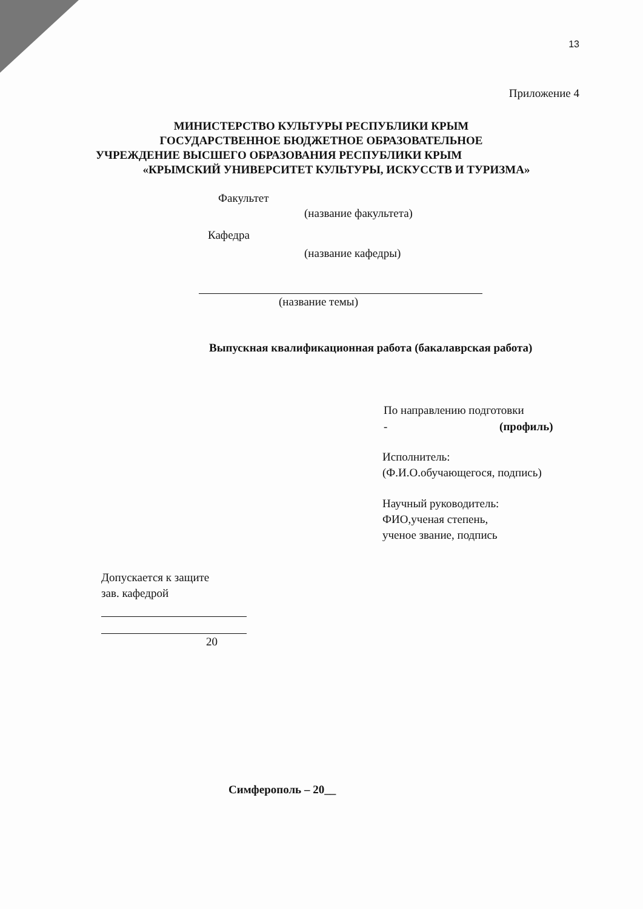13
Приложение 4
МИНИСТЕРСТВО КУЛЬТУРЫ РЕСПУБЛИКИ КРЫМ
ГОСУДАРСТВЕННОЕ БЮДЖЕТНОЕ ОБРАЗОВАТЕЛЬНОЕ
УЧРЕЖДЕНИЕ ВЫСШЕГО ОБРАЗОВАНИЯ РЕСПУБЛИКИ КРЫМ
«КРЫМСКИЙ УНИВЕРСИТЕТ КУЛЬТУРЫ, ИСКУССТВ И ТУРИЗМА»
Факультет
(название факультета)
Кафедра
(название кафедры)
(название темы)
Выпускная квалификационная работа (бакалаврская работа)
По направлению подготовки
- (профиль)
Исполнитель:
(Ф.И.О.обучающегося, подпись)
Научный руководитель:
ФИО,ученая степень,
ученое звание, подпись
Допускается к защите
зав. кафедрой
20
Симферополь – 20__